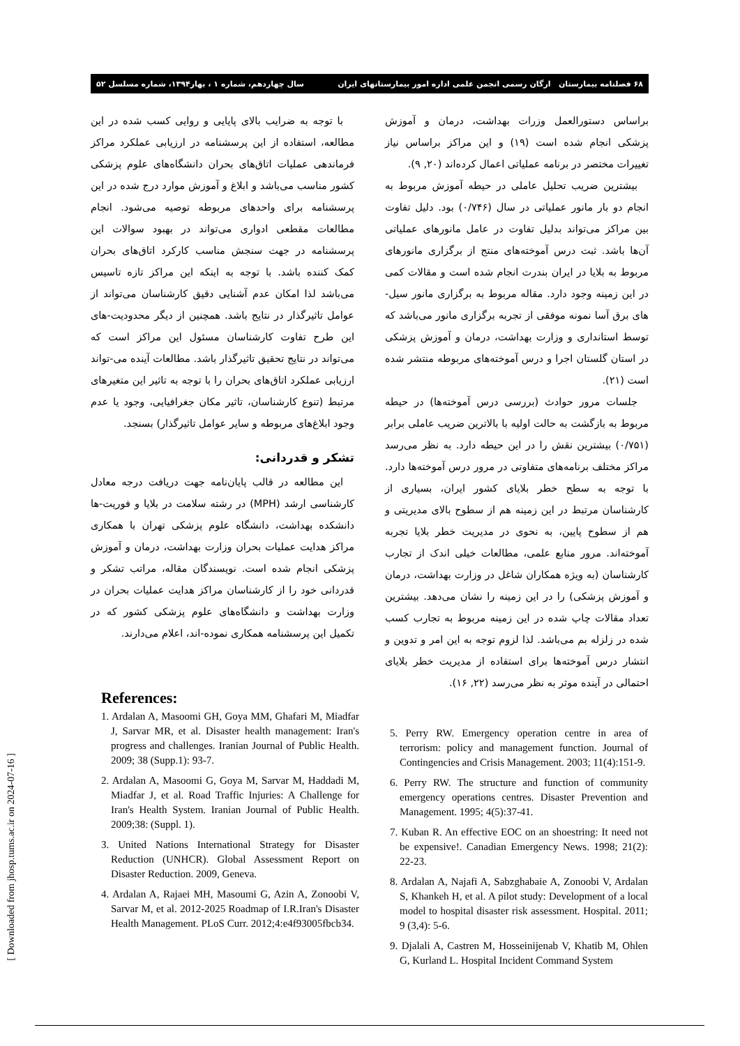۶۸ فصلنامه بیمارستان ارگان رسمی انجمن علمی اداره امور بیمارستانهای ایران سال چهاردهم، شماره ۱ ، بهار۱۳۹۴، شماره مسلسل ۵۲
براساس دستورالعمل وزرات بهداشت، درمان و آموزش پزشکی انجام شده است (۱۹) و این مراکز براساس نیاز تغییرات مختصر در برنامه عملیاتی اعمال کرده‌اند (۲۰, ۹).
بیشترین ضریب تحلیل عاملی در حیطه آموزش مربوط به انجام دو بار مانور عملیاتی در سال (۰/۷۴۶) بود. دلیل تفاوت بین مراکز می‌تواند بدلیل تفاوت در عامل مانورهای عملیاتی آن‌ها باشد. ثبت درس آموخته‌های منتج از برگزاری مانورهای مربوط به بلایا در ایران بندرت انجام شده است و مقالات کمی در این زمینه وجود دارد. مقاله مربوط به برگزاری مانور سیل-های برق آسا نمونه موفقی از تجربه برگزاری مانور می‌باشد که توسط استانداری و وزارت بهداشت، درمان و آموزش پزشکی در استان گلستان اجرا و درس آموخته‌های مربوطه منتشر شده است (۲۱).
جلسات مرور حوادث (بررسی درس آموخته‌ها) در حیطه مربوط به بازگشت به حالت اولیه با بالاترین ضریب عاملی برابر (۰/۷۵۱) بیشترین نقش را در این حیطه دارد. به نظر می‌رسد مراکز مختلف برنامه‌های متفاوتی در مرور درس آموخته‌ها دارد. با توجه به سطح خطر بلایای کشور ایران، بسیاری از کارشناسان مرتبط در این زمینه هم از سطوح بالای مدیریتی و هم از سطوح پایین، به نحوی در مدیریت خطر بلایا تجربه آموخته‌اند. مرور منابع علمی، مطالعات خیلی اندک از تجارب کارشناسان (به ویژه همکاران شاغل در وزارت بهداشت، درمان و آموزش پزشکی) را در این زمینه را نشان می‌دهد. بیشترین تعداد مقالات چاپ شده در این زمینه مربوط به تجارب کسب شده در زلزله بم می‌باشد. لذا لزوم توجه به این امر و تدوین و انتشار درس آموخته‌ها برای استفاده از مدیریت خطر بلایای احتمالی در آینده موثر به نظر می‌رسد (۲۲, ۱۶).
با توجه به ضرایب بالای پایایی و روایی کسب شده در این مطالعه، استفاده از این پرسشنامه در ارزیابی عملکرد مراکز فرماندهی عملیات اتاق‌های بحران دانشگاه‌های علوم پزشکی کشور مناسب می‌باشد و ابلاغ و آموزش موارد درج شده در این پرسشنامه برای واحدهای مربوطه توصیه می‌شود. انجام مطالعات مقطعی ادواری می‌تواند در بهبود سوالات این پرسشنامه در جهت سنجش مناسب کارکرد اتاق‌های بحران کمک کننده باشد. با توجه به اینکه این مراکز تازه تاسیس می‌باشد لذا امکان عدم آشنایی دقیق کارشناسان می‌تواند از عوامل تاثیرگذار در نتایج باشد. همچنین از دیگر محدودیت-های این طرح تفاوت کارشناسان مسئول این مراکز است که می‌تواند در نتایج تحقیق تاثیرگذار باشد. مطالعات آینده می-تواند ارزیابی عملکرد اتاق‌های بحران را با توجه به تاثیر این متغیرهای مرتبط (تنوع کارشناسان، تاثیر مکان جغرافیایی، وجود یا عدم وجود ابلاغ‌های مربوطه و سایر عوامل تاثیرگذار) بسنجد.
تشکر و قدردانی:
این مطالعه در قالب پایان‌نامه جهت دریافت درجه معادل کارشناسی ارشد (MPH) در رشته سلامت در بلایا و فوریت-ها دانشکده بهداشت، دانشگاه علوم پزشکی تهران با همکاری مراکز هدایت عملیات بحران وزارت بهداشت، درمان و آموزش پزشکی انجام شده است. نویسندگان مقاله، مراتب تشکر و قدردانی خود را از کارشناسان مراکز هدایت عملیات بحران در وزارت بهداشت و دانشگاه‌های علوم پزشکی کشور که در تکمیل این پرسشنامه همکاری نموده-اند، اعلام می‌دارند.
References:
1. Ardalan A, Masoomi GH, Goya MM, Ghafari M, Miadfar J, Sarvar MR, et al. Disaster health management: Iran's progress and challenges. Iranian Journal of Public Health. 2009; 38 (Supp.1): 93-7.
2. Ardalan A, Masoomi G, Goya M, Sarvar M, Haddadi M, Miadfar J, et al. Road Traffic Injuries: A Challenge for Iran's Health System. Iranian Journal of Public Health. 2009;38: (Suppl. 1).
3. United Nations International Strategy for Disaster Reduction (UNHCR). Global Assessment Report on Disaster Reduction. 2009, Geneva.
4. Ardalan A, Rajaei MH, Masoumi G, Azin A, Zonoobi V, Sarvar M, et al. 2012-2025 Roadmap of I.R.Iran's Disaster Health Management. PLoS Curr. 2012;4:e4f93005fbcb34.
5. Perry RW. Emergency operation centre in area of terrorism: policy and management function. Journal of Contingencies and Crisis Management. 2003; 11(4):151-9.
6. Perry RW. The structure and function of community emergency operations centres. Disaster Prevention and Management. 1995; 4(5):37-41.
7. Kuban R. An effective EOC on an shoestring: It need not be expensive!. Canadian Emergency News. 1998; 21(2): 22-23.
8. Ardalan A, Najafi A, Sabzghabaie A, Zonoobi V, Ardalan S, Khankeh H, et al. A pilot study: Development of a local model to hospital disaster risk assessment. Hospital. 2011; 9 (3,4): 5-6.
9. Djalali A, Castren M, Hosseinijenab V, Khatib M, Ohlen G, Kurland L. Hospital Incident Command System
[ Downloaded from jhosp.tums.ac.ir on 2024-07-16 ]